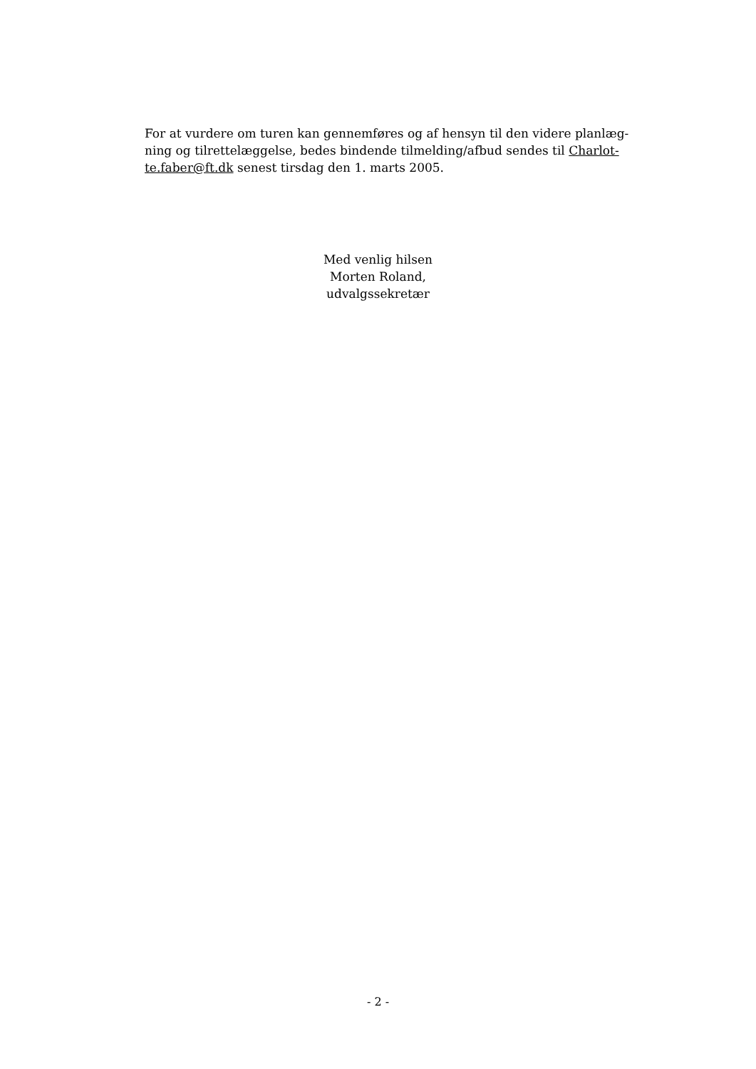For at vurdere om turen kan gennemføres og af hensyn til den videre planlæg-
ning og tilrettelæggelse, bedes bindende tilmelding/afbud sendes til Charlot-
te.faber@ft.dk senest tirsdag den 1. marts 2005.
Med venlig hilsen
Morten Roland,
udvalgssekretær
- 2 -